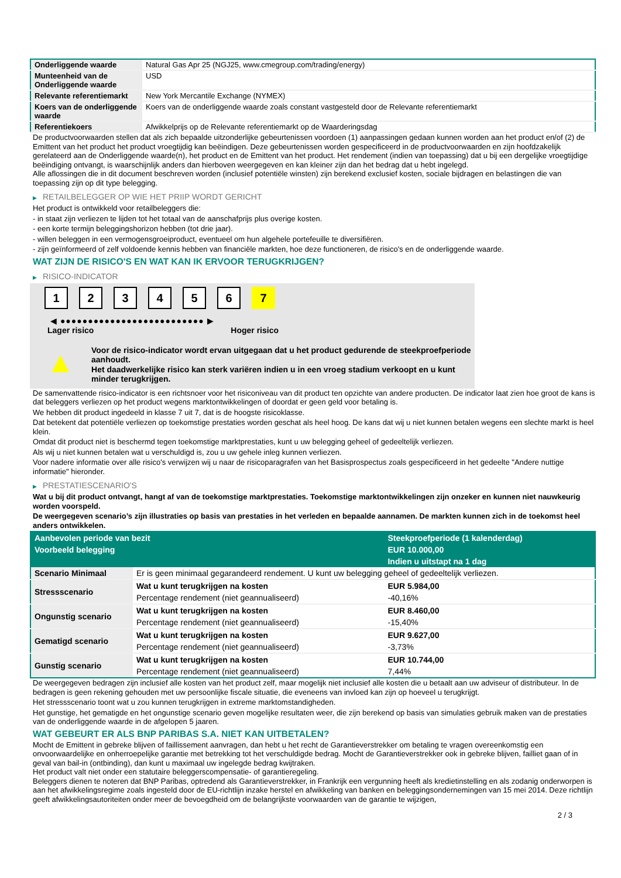| Onderliggende waarde | Natural Gas Apr 25 (NGJ25, www.cmegroup.com/trading/energy) |
| Munteenheid van de Onderliggende waarde | USD |
| Relevante referentiemarkt | New York Mercantile Exchange (NYMEX) |
| Koers van de onderliggende waarde | Koers van de onderliggende waarde zoals constant vastgesteld door de Relevante referentiemarkt |
| Referentiekoers | Afwikkelprijs op de Relevante referentiemarkt op de Waarderingsdag |
De productvoorwaarden stellen dat als zich bepaalde uitzonderlijke gebeurtenissen voordoen (1) aanpassingen gedaan kunnen worden aan het product en/of (2) de Emittent van het product het product vroegtijdig kan beëindigen. Deze gebeurtenissen worden gespecificeerd in de productvoorwaarden en zijn hoofdzakelijk gerelateerd aan de Onderliggende waarde(n), het product en de Emittent van het product. Het rendement (indien van toepassing) dat u bij een dergelijke vroegtijdige beëindiging ontvangt, is waarschijnlijk anders dan hierboven weergegeven en kan kleiner zijn dan het bedrag dat u hebt ingelegd.
Alle aflossingen die in dit document beschreven worden (inclusief potentiële winsten) zijn berekend exclusief kosten, sociale bijdragen en belastingen die van toepassing zijn op dit type belegging.
▶ RETAILBELEGGER OP WIE HET PRIIP WORDT GERICHT
Het product is ontwikkeld voor retailbeleggers die:
- in staat zijn verliezen te lijden tot het totaal van de aanschafprijs plus overige kosten.
- een korte termijn beleggingshorizon hebben (tot drie jaar).
- willen beleggen in een vermogensgroeiproduct, eventueel om hun algehele portefeuille te diversifiëren.
- zijn geïnformeerd of zelf voldoende kennis hebben van financiële markten, hoe deze functioneren, de risico's en de onderliggende waarde.
WAT ZIJN DE RISICO'S EN WAT KAN IK ERVOOR TERUGKRIJGEN?
▶ RISICO-INDICATOR
1 2 3 4 5 6 7
◀ ●●●●●●●●●●●●●●●●●●●●●●●●●● ▶
Lager risico Hoger risico
▲
Voor de risico-indicator wordt ervan uitgegaan dat u het product gedurende de steekproefperiode aanhoudt.
Het daadwerkelijke risico kan sterk variëren indien u in een vroeg stadium verkoopt en u kunt minder terugkrijgen.
De samenvattende risico-indicator is een richtsnoer voor het risiconiveau van dit product ten opzichte van andere producten. De indicator laat zien hoe groot de kans is dat beleggers verliezen op het product wegens marktontwikkelingen of doordat er geen geld voor betaling is.
We hebben dit product ingedeeld in klasse 7 uit 7, dat is de hoogste risicoklasse.
Dat betekent dat potentiële verliezen op toekomstige prestaties worden geschat als heel hoog. De kans dat wij u niet kunnen betalen wegens een slechte markt is heel klein.
Omdat dit product niet is beschermd tegen toekomstige marktprestaties, kunt u uw belegging geheel of gedeeltelijk verliezen.
Als wij u niet kunnen betalen wat u verschuldigd is, zou u uw gehele inleg kunnen verliezen.
Voor nadere informatie over alle risico's verwijzen wij u naar de risicoparagrafen van het Basisprospectus zoals gespecificeerd in het gedeelte "Andere nuttige informatie" hieronder.
▶ PRESTATIESCENARIO'S
Wat u bij dit product ontvangt, hangt af van de toekomstige marktprestaties. Toekomstige marktontwikkelingen zijn onzeker en kunnen niet nauwkeurig worden voorspeld.
De weergegeven scenario’s zijn illustraties op basis van prestaties in het verleden en bepaalde aannamen. De markten kunnen zich in de toekomst heel anders ontwikkelen.
| Aanbevolen periode van bezit | | Steekproefperiode (1 kalenderdag) |
| --- | --- | --- |
| Voorbeeld belegging | | EUR 10.000,00 |
| | | Indien u uitstapt na 1 dag |
| Scenario Minimaal | Er is geen minimaal gegarandeerd rendement. U kunt uw belegging geheel of gedeeltelijk verliezen. | |
| Stressscenario | Wat u kunt terugkrijgen na kosten | EUR 5.984,00 |
| | Percentage rendement (niet geannualiseerd) | -40,16% |
| Ongunstig scenario | Wat u kunt terugkrijgen na kosten | EUR 8.460,00 |
| | Percentage rendement (niet geannualiseerd) | -15,40% |
| Gematigd scenario | Wat u kunt terugkrijgen na kosten | EUR 9.627,00 |
| | Percentage rendement (niet geannualiseerd) | -3,73% |
| Gunstig scenario | Wat u kunt terugkrijgen na kosten | EUR 10.744,00 |
| | Percentage rendement (niet geannualiseerd) | 7,44% |
De weergegeven bedragen zijn inclusief alle kosten van het product zelf, maar mogelijk niet inclusief alle kosten die u betaalt aan uw adviseur of distributeur. In de bedragen is geen rekening gehouden met uw persoonlijke fiscale situatie, die eveneens van invloed kan zijn op hoeveel u terugkrijgt.
Het stressscenario toont wat u zou kunnen terugkrijgen in extreme marktomstandigheden.
Het gunstige, het gematigde en het ongunstige scenario geven mogelijke resultaten weer, die zijn berekend op basis van simulaties gebruik maken van de prestaties van de onderliggende waarde in de afgelopen 5 jaaren.
WAT GEBEURT ER ALS BNP PARIBAS S.A. NIET KAN UITBETALEN?
Mocht de Emittent in gebreke blijven of faillissement aanvragen, dan hebt u het recht de Garantieverstrekker om betaling te vragen overeenkomstig een onvoorwaardelijke en onherroepelijke garantie met betrekking tot het verschuldigde bedrag. Mocht de Garantieverstrekker ook in gebreke blijven, failliet gaan of in geval van bail-in (ontbinding), dan kunt u maximaal uw ingelegde bedrag kwijtraken.
Het product valt niet onder een statutaire beleggerscompensatie- of garantieregeling.
Beleggers dienen te noteren dat BNP Paribas, optredend als Garantieverstrekker, in Frankrijk een vergunning heeft als kredietinstelling en als zodanig onderworpen is aan het afwikkelingsregime zoals ingesteld door de EU-richtlijn inzake herstel en afwikkeling van banken en beleggingsondernemingen van 15 mei 2014. Deze richtlijn geeft afwikkelingsautoriteiten onder meer de bevoegdheid om de belangrijkste voorwaarden van de garantie te wijzigen,
2 / 3